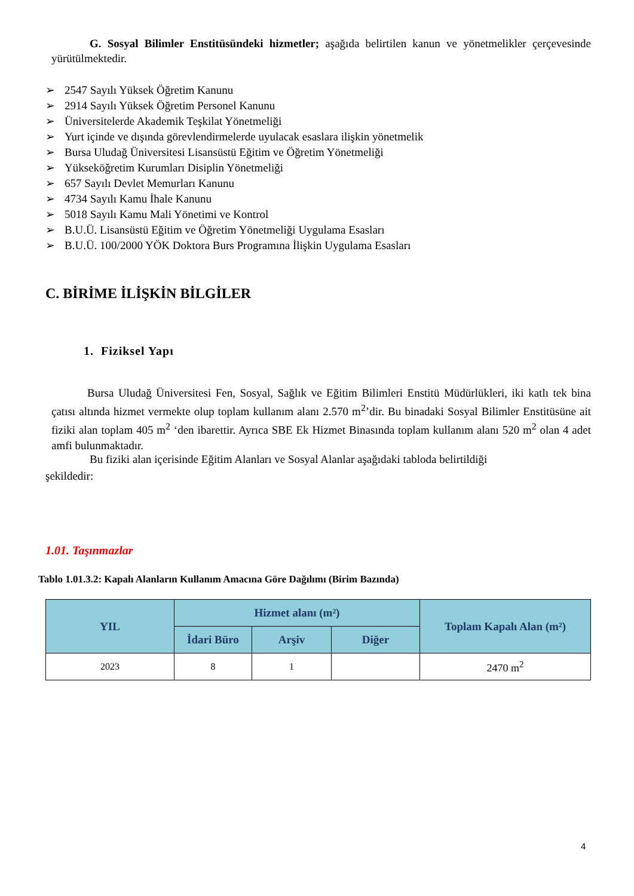G. Sosyal Bilimler Enstitüsündeki hizmetler; aşağıda belirtilen kanun ve yönetmelikler çerçevesinde yürütülmektedir.
➢ 2547 Sayılı Yüksek Öğretim Kanunu
➢ 2914 Sayılı Yüksek Öğretim Personel Kanunu
➢ Üniversitelerde Akademik Teşkilat Yönetmeliği
➢ Yurt içinde ve dışında görevlendirmelerde uyulacak esaslara ilişkin yönetmelik
➢ Bursa Uludağ Üniversitesi Lisansüstü Eğitim ve Öğretim Yönetmeliği
➢ Yükseköğretim Kurumları Disiplin Yönetmeliği
➢ 657 Sayılı Devlet Memurları Kanunu
➢ 4734 Sayılı Kamu İhale Kanunu
➢ 5018 Sayılı Kamu Mali Yönetimi ve Kontrol
➢ B.U.Ü. Lisansüstü Eğitim ve Öğretim Yönetmeliği Uygulama Esasları
➢ B.U.Ü. 100/2000 YÖK Doktora Burs Programına İlişkin Uygulama Esasları
C. BİRİME İLİŞKİN BİLGİLER
1. Fiziksel Yapı
Bursa Uludağ Üniversitesi Fen, Sosyal, Sağlık ve Eğitim Bilimleri Enstitü Müdürlükleri, iki katlı tek bina çatısı altında hizmet vermekte olup toplam kullanım alanı 2.570 m<sup>2</sup>’dir. Bu binadaki Sosyal Bilimler Enstitüsüne ait fiziki alan toplam 405 m<sup>2</sup> ‘den ibarettir. Ayrıca SBE Ek Hizmet Binasında toplam kullanım alanı 520 m<sup>2</sup> olan 4 adet amfi bulunmaktadır.
Bu fiziki alan içerisinde Eğitim Alanları ve Sosyal Alanlar aşağıdaki tabloda belirtildiği
şekildedir:
1.01. Taşınmazlar
Tablo 1.01.3.2: Kapalı Alanların Kullanım Amacına Göre Dağılımı (Birim Bazında)
| YIL | Hizmet alanı (m²) | | | Toplam Kapalı Alan (m²) |
| --- | --- | --- | --- | --- |
| | İdari Büro | Arşiv | Diğer | |
| 2023 | 8 | 1 | | 2470 m<sup>2</sup> |
4